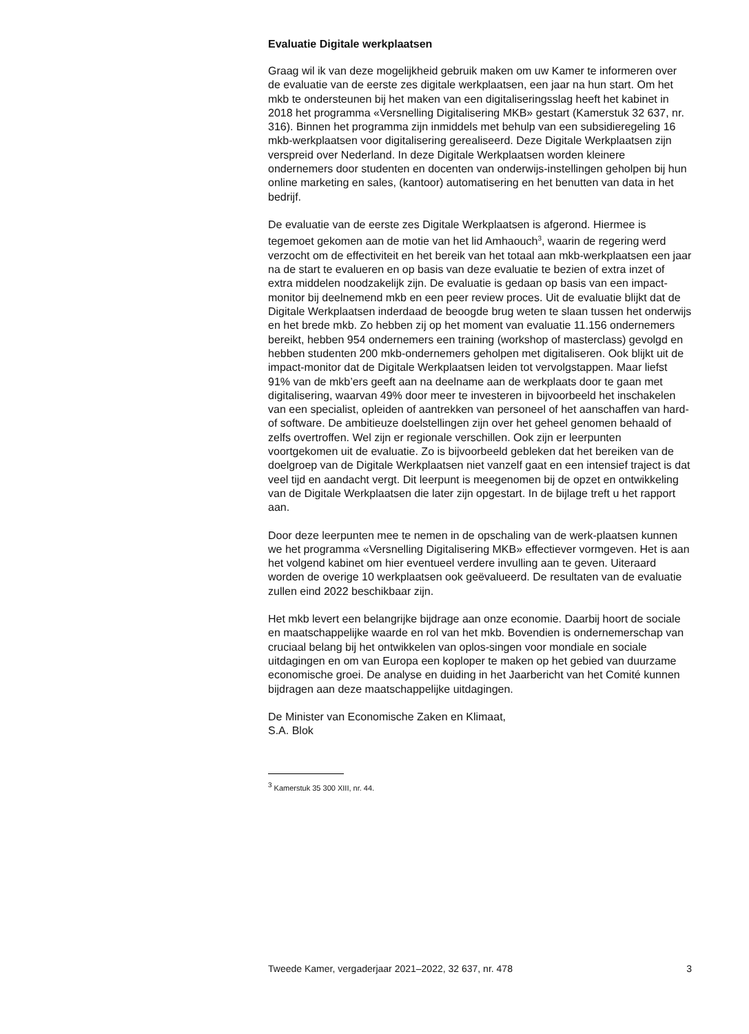Evaluatie Digitale werkplaatsen
Graag wil ik van deze mogelijkheid gebruik maken om uw Kamer te informeren over de evaluatie van de eerste zes digitale werkplaatsen, een jaar na hun start. Om het mkb te ondersteunen bij het maken van een digitaliseringsslag heeft het kabinet in 2018 het programma «Versnelling Digitalisering MKB» gestart (Kamerstuk 32 637, nr. 316). Binnen het programma zijn inmiddels met behulp van een subsidieregeling 16 mkb-werkplaatsen voor digitalisering gerealiseerd. Deze Digitale Werkplaatsen zijn verspreid over Nederland. In deze Digitale Werkplaatsen worden kleinere ondernemers door studenten en docenten van onderwijs-instellingen geholpen bij hun online marketing en sales, (kantoor) automatisering en het benutten van data in het bedrijf.
De evaluatie van de eerste zes Digitale Werkplaatsen is afgerond. Hiermee is tegemoet gekomen aan de motie van het lid Amhaouch<sup>3</sup>, waarin de regering werd verzocht om de effectiviteit en het bereik van het totaal aan mkb-werkplaatsen een jaar na de start te evalueren en op basis van deze evaluatie te bezien of extra inzet of extra middelen noodzakelijk zijn. De evaluatie is gedaan op basis van een impact-monitor bij deelnemend mkb en een peer review proces. Uit de evaluatie blijkt dat de Digitale Werkplaatsen inderdaad de beoogde brug weten te slaan tussen het onderwijs en het brede mkb. Zo hebben zij op het moment van evaluatie 11.156 ondernemers bereikt, hebben 954 ondernemers een training (workshop of masterclass) gevolgd en hebben studenten 200 mkb-ondernemers geholpen met digitaliseren. Ook blijkt uit de impact-monitor dat de Digitale Werkplaatsen leiden tot vervolgstappen. Maar liefst 91% van de mkb’ers geeft aan na deelname aan de werkplaats door te gaan met digitalisering, waarvan 49% door meer te investeren in bijvoorbeeld het inschakelen van een specialist, opleiden of aantrekken van personeel of het aanschaffen van hard- of software. De ambitieuze doelstellingen zijn over het geheel genomen behaald of zelfs overtroffen. Wel zijn er regionale verschillen. Ook zijn er leerpunten voortgekomen uit de evaluatie. Zo is bijvoorbeeld gebleken dat het bereiken van de doelgroep van de Digitale Werkplaatsen niet vanzelf gaat en een intensief traject is dat veel tijd en aandacht vergt. Dit leerpunt is meegenomen bij de opzet en ontwikkeling van de Digitale Werkplaatsen die later zijn opgestart. In de bijlage treft u het rapport aan.
Door deze leerpunten mee te nemen in de opschaling van de werk-plaatsen kunnen we het programma «Versnelling Digitalisering MKB» effectiever vormgeven. Het is aan het volgend kabinet om hier eventueel verdere invulling aan te geven. Uiteraard worden de overige 10 werkplaatsen ook geëvalueerd. De resultaten van de evaluatie zullen eind 2022 beschikbaar zijn.
Het mkb levert een belangrijke bijdrage aan onze economie. Daarbij hoort de sociale en maatschappelijke waarde en rol van het mkb. Bovendien is ondernemerschap van cruciaal belang bij het ontwikkelen van oplos-singen voor mondiale en sociale uitdagingen en om van Europa een koploper te maken op het gebied van duurzame economische groei. De analyse en duiding in het Jaarbericht van het Comité kunnen bijdragen aan deze maatschappelijke uitdagingen.
De Minister van Economische Zaken en Klimaat,
S.A. Blok
<sup>3</sup> Kamerstuk 35 300 XIII, nr. 44.
Tweede Kamer, vergaderjaar 2021–2022, 32 637, nr. 478 3